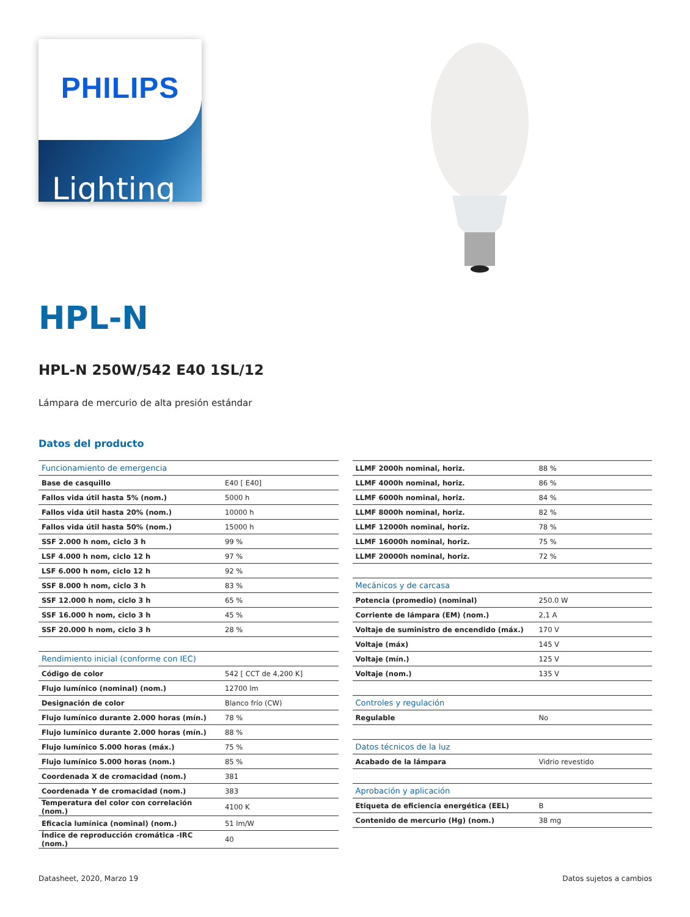PHILIPS
Lighting
HPL-N
HPL-N 250W/542 E40 1SL/12
Lámpara de mercurio de alta presión estándar
Datos del producto
| Funcionamiento de emergencia | |
| Base de casquillo | E40 [ E40] |
| Fallos vida útil hasta 5% (nom.) | 5000 h |
| Fallos vida útil hasta 20% (nom.) | 10000 h |
| Fallos vida útil hasta 50% (nom.) | 15000 h |
| SSF 2.000 h nom, ciclo 3 h | 99 % |
| LSF 4.000 h nom, ciclo 12 h | 97 % |
| LSF 6.000 h nom, ciclo 12 h | 92 % |
| SSF 8.000 h nom, ciclo 3 h | 83 % |
| SSF 12.000 h nom, ciclo 3 h | 65 % |
| SSF 16.000 h nom, ciclo 3 h | 45 % |
| SSF 20.000 h nom, ciclo 3 h | 28 % |
| Rendimiento inicial (conforme con IEC) | |
| Código de color | 542 [ CCT de 4,200 K] |
| Flujo lumínico (nominal) (nom.) | 12700 lm |
| Designación de color | Blanco frío (CW) |
| Flujo lumínico durante 2.000 horas (mín.) | 78 % |
| Flujo lumínico durante 2.000 horas (mín.) | 88 % |
| Flujo lumínico 5.000 horas (máx.) | 75 % |
| Flujo lumínico 5.000 horas (nom.) | 85 % |
| Coordenada X de cromacidad (nom.) | 381 |
| Coordenada Y de cromacidad (nom.) | 383 |
| Temperatura del color con correlación (nom.) | 4100 K |
| Eficacia lumínica (nominal) (nom.) | 51 lm/W |
| Índice de reproducción cromática -IRC (nom.) | 40 |
| LLMF 2000h nominal, horiz. | 88 % |
| LLMF 4000h nominal, horiz. | 86 % |
| LLMF 6000h nominal, horiz. | 84 % |
| LLMF 8000h nominal, horiz. | 82 % |
| LLMF 12000h nominal, horiz. | 78 % |
| LLMF 16000h nominal, horiz. | 75 % |
| LLMF 20000h nominal, horiz. | 72 % |
| Mecánicos y de carcasa | |
| Potencia (promedio) (nominal) | 250.0 W |
| Corriente de lámpara (EM) (nom.) | 2,1 A |
| Voltaje de suministro de encendido (máx.) | 170 V |
| Voltaje (máx) | 145 V |
| Voltaje (mín.) | 125 V |
| Voltaje (nom.) | 135 V |
| Controles y regulación | |
| Regulable | No |
| Datos técnicos de la luz | |
| Acabado de la lámpara | Vidrio revestido |
| Aprobación y aplicación | |
| Etiqueta de eficiencia energética (EEL) | B |
| Contenido de mercurio (Hg) (nom.) | 38 mg |
Datasheet, 2020, Marzo 19 Datos sujetos a cambios